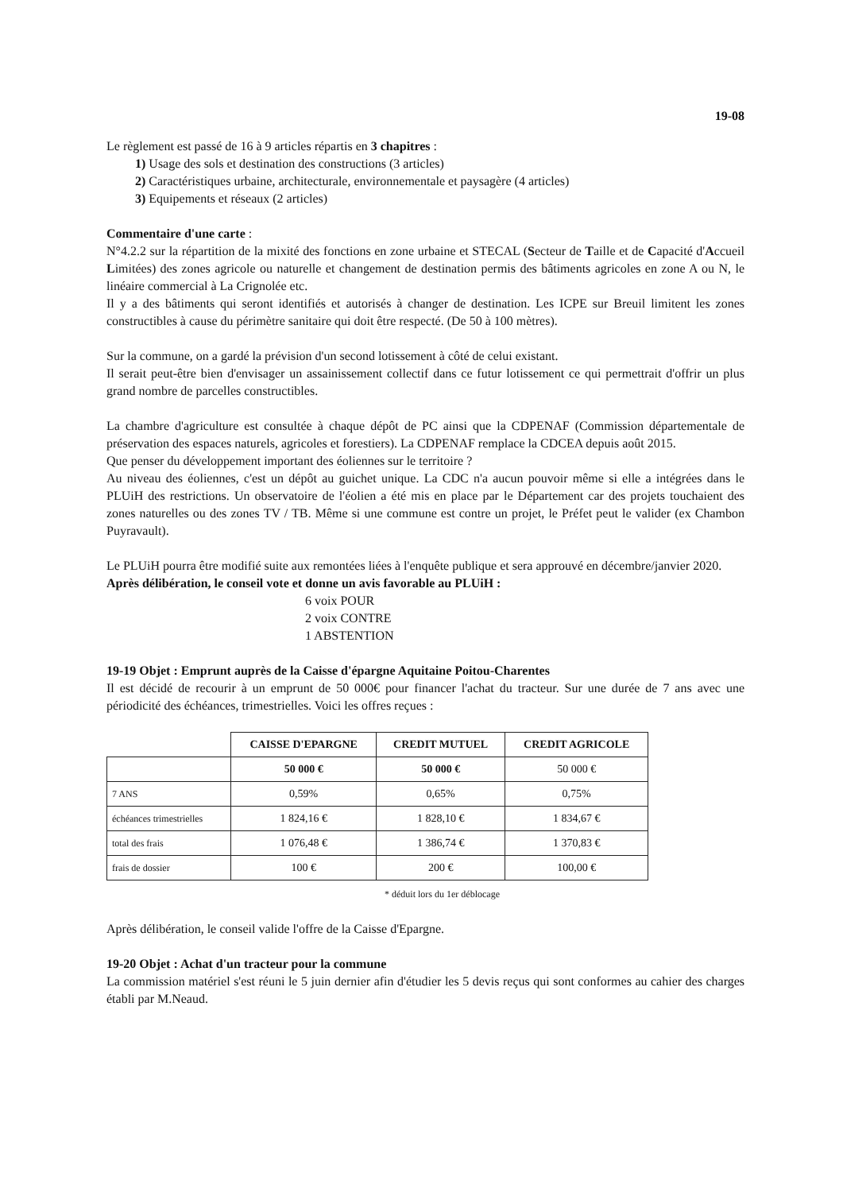19-08
Le règlement est passé de 16 à 9 articles répartis en 3 chapitres :
1) Usage des sols et destination des constructions (3 articles)
2) Caractéristiques urbaine, architecturale, environnementale et paysagère (4 articles)
3) Equipements et réseaux (2 articles)
Commentaire d'une carte :
N°4.2.2 sur la répartition de la mixité des fonctions en zone urbaine et STECAL (Secteur de Taille et de Capacité d'Accueil Limitées) des zones agricole ou naturelle et changement de destination permis des bâtiments agricoles en zone A ou N, le linéaire commercial à La Crignolée etc.
Il y a des bâtiments qui seront identifiés et autorisés à changer de destination. Les ICPE sur Breuil limitent les zones constructibles à cause du périmètre sanitaire qui doit être respecté. (De 50 à 100 mètres).
Sur la commune, on a gardé la prévision d'un second lotissement à côté de celui existant.
Il serait peut-être bien d'envisager un assainissement collectif dans ce futur lotissement ce qui permettrait d'offrir un plus grand nombre de parcelles constructibles.
La chambre d'agriculture est consultée à chaque dépôt de PC ainsi que la CDPENAF (Commission départementale de préservation des espaces naturels, agricoles et forestiers). La CDPENAF remplace la CDCEA depuis août 2015.
Que penser du développement important des éoliennes sur le territoire ?
Au niveau des éoliennes, c'est un dépôt au guichet unique. La CDC n'a aucun pouvoir même si elle a intégrées dans le PLUiH des restrictions. Un observatoire de l'éolien a été mis en place par le Département car des projets touchaient des zones naturelles ou des zones TV / TB. Même si une commune est contre un projet, le Préfet peut le valider (ex Chambon Puyravault).
Le PLUiH pourra être modifié suite aux remontées liées à l'enquête publique et sera approuvé en décembre/janvier 2020.
Après délibération, le conseil vote et donne un avis favorable au PLUiH :
6 voix POUR
2 voix CONTRE
1 ABSTENTION
19-19 Objet : Emprunt auprès de la Caisse d'épargne Aquitaine Poitou-Charentes
Il est décidé de recourir à un emprunt de 50 000€ pour financer l'achat du tracteur. Sur une durée de 7 ans avec une périodicité des échéances, trimestrielles. Voici les offres reçues :
| | CAISSE D'EPARGNE | CREDIT MUTUEL | CREDIT AGRICOLE |
| --- | --- | --- | --- |
| | 50 000 € | 50 000 € | 50 000 € |
| 7 ANS | 0,59% | 0,65% | 0,75% |
| échéances trimestrielles | 1 824,16 € | 1 828,10 € | 1 834,67 € |
| total des frais | 1 076,48 € | 1 386,74 € | 1 370,83 € |
| frais de dossier | 100 € | 200 € | 100,00 € |
* déduit lors du 1er déblocage
Après délibération, le conseil valide l'offre de la Caisse d'Epargne.
19-20 Objet : Achat d'un tracteur pour la commune
La commission matériel s'est réuni le 5 juin dernier afin d'étudier les 5 devis reçus qui sont conformes au cahier des charges établi par M.Neaud.